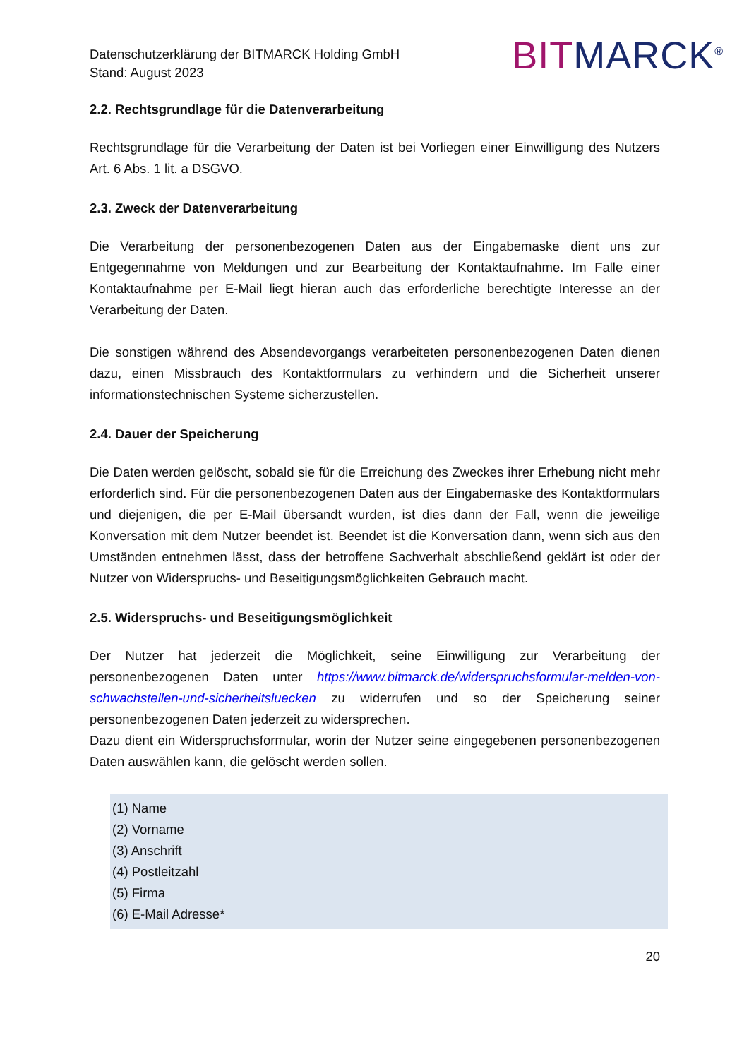Datenschutzerklärung der BITMARCK Holding GmbH
Stand: August 2023
BITMARCK<sup>®</sup>
2.2. Rechtsgrundlage für die Datenverarbeitung
Rechtsgrundlage für die Verarbeitung der Daten ist bei Vorliegen einer Einwilligung des Nutzers Art. 6 Abs. 1 lit. a DSGVO.
2.3. Zweck der Datenverarbeitung
Die Verarbeitung der personenbezogenen Daten aus der Eingabemaske dient uns zur Entgegennahme von Meldungen und zur Bearbeitung der Kontaktaufnahme. Im Falle einer Kontaktaufnahme per E-Mail liegt hieran auch das erforderliche berechtigte Interesse an der Verarbeitung der Daten.
Die sonstigen während des Absendevorgangs verarbeiteten personenbezogenen Daten dienen dazu, einen Missbrauch des Kontaktformulars zu verhindern und die Sicherheit unserer informationstechnischen Systeme sicherzustellen.
2.4. Dauer der Speicherung
Die Daten werden gelöscht, sobald sie für die Erreichung des Zweckes ihrer Erhebung nicht mehr erforderlich sind. Für die personenbezogenen Daten aus der Eingabemaske des Kontaktformulars und diejenigen, die per E-Mail übersandt wurden, ist dies dann der Fall, wenn die jeweilige Konversation mit dem Nutzer beendet ist. Beendet ist die Konversation dann, wenn sich aus den Umständen entnehmen lässt, dass der betroffene Sachverhalt abschließend geklärt ist oder der Nutzer von Widerspruchs- und Beseitigungsmöglichkeiten Gebrauch macht.
2.5. Widerspruchs- und Beseitigungsmöglichkeit
Der Nutzer hat jederzeit die Möglichkeit, seine Einwilligung zur Verarbeitung der personenbezogenen Daten unter https://www.bitmarck.de/widerspruchsformular-melden-von-schwachstellen-und-sicherheitsluecken zu widerrufen und so der Speicherung seiner personenbezogenen Daten jederzeit zu widersprechen.
Dazu dient ein Widerspruchsformular, worin der Nutzer seine eingegebenen personenbezogenen Daten auswählen kann, die gelöscht werden sollen.
(1) Name
(2) Vorname
(3) Anschrift
(4) Postleitzahl
(5) Firma
(6) E-Mail Adresse*
20